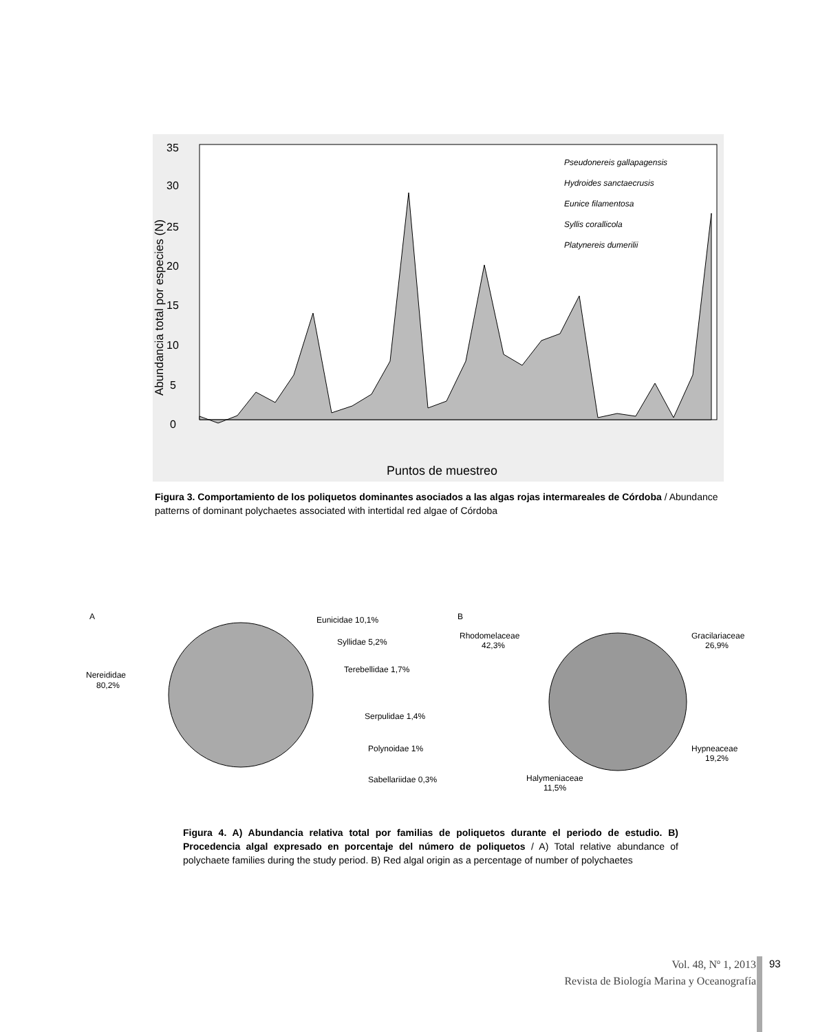35
30
25
20
15
10
5
0
Pseudonereis gallapagensis
Hydroides sanctaecrusis
Eunice filamentosa
Syllis corallicola
Platynereis dumerilii
Abundancia total por especies (N)
Puntos de muestreo
Figura 3. Comportamiento de los poliquetos dominantes asociados a las algas rojas intermareales de Córdoba / Abundance patterns of dominant polychaetes associated with intertidal red algae of Córdoba
A
Nereididae
80,2%
Eunicidae 10,1%
Syllidae 5,2%
Terebellidae 1,7%
Serpulidae 1,4%
Polynoidae 1%
Sabellariidae 0,3%
B
Rhodomelaceae
42,3%
Gracilariaceae
26,9%
Hypneaceae
19,2%
Halymeniaceae
11,5%
Figura 4. A) Abundancia relativa total por familias de poliquetos durante el periodo de estudio. B) Procedencia algal expresado en porcentaje del número de poliquetos / A) Total relative abundance of polychaete families during the study period. B) Red algal origin as a percentage of number of polychaetes
Vol. 48, Nº 1, 2013
Revista de Biología Marina y Oceanografía
93